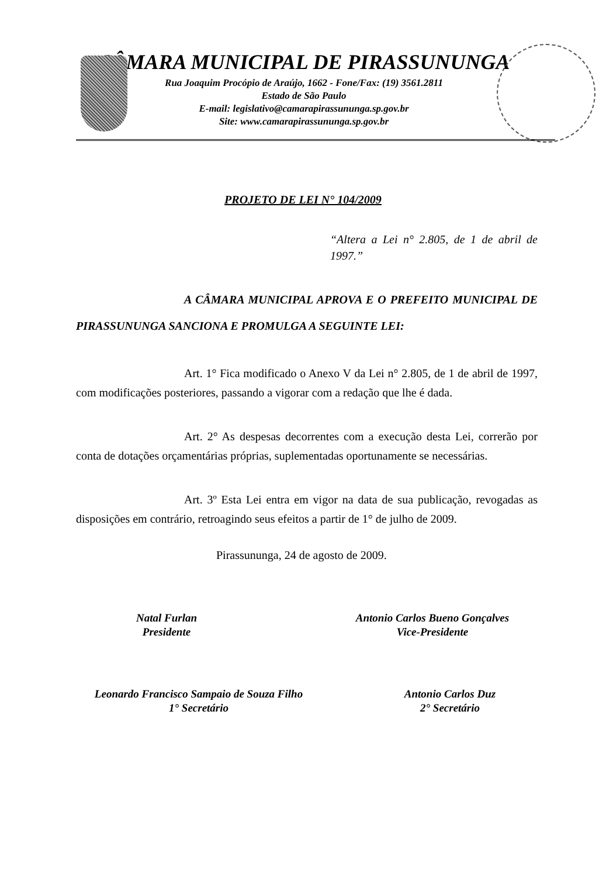CÂMARA MUNICIPAL DE PIRASSUNUNGA
Rua Joaquim Procópio de Araújo, 1662 - Fone/Fax: (19) 3561.2811
Estado de São Paulo
E-mail: legislativo@camarapirassununga.sp.gov.br
Site: www.camarapirassununga.sp.gov.br
PROJETO DE LEI N° 104/2009
“Altera a Lei n° 2.805, de 1 de abril de 1997.”
A CÂMARA MUNICIPAL APROVA E O PREFEITO MUNICIPAL DE PIRASSUNUNGA SANCIONA E PROMULGA A SEGUINTE LEI:
Art. 1° Fica modificado o Anexo V da Lei n° 2.805, de 1 de abril de 1997, com modificações posteriores, passando a vigorar com a redação que lhe é dada.
Art. 2° As despesas decorrentes com a execução desta Lei, correrão por conta de dotações orçamentárias próprias, suplementadas oportunamente se necessárias.
Art. 3º Esta Lei entra em vigor na data de sua publicação, revogadas as disposições em contrário, retroagindo seus efeitos a partir de 1° de julho de 2009.
Pirassununga, 24 de agosto de 2009.
Natal Furlan
Presidente
Antonio Carlos Bueno Gonçalves
Vice-Presidente
Leonardo Francisco Sampaio de Souza Filho
1° Secretário
Antonio Carlos Duz
2° Secretário